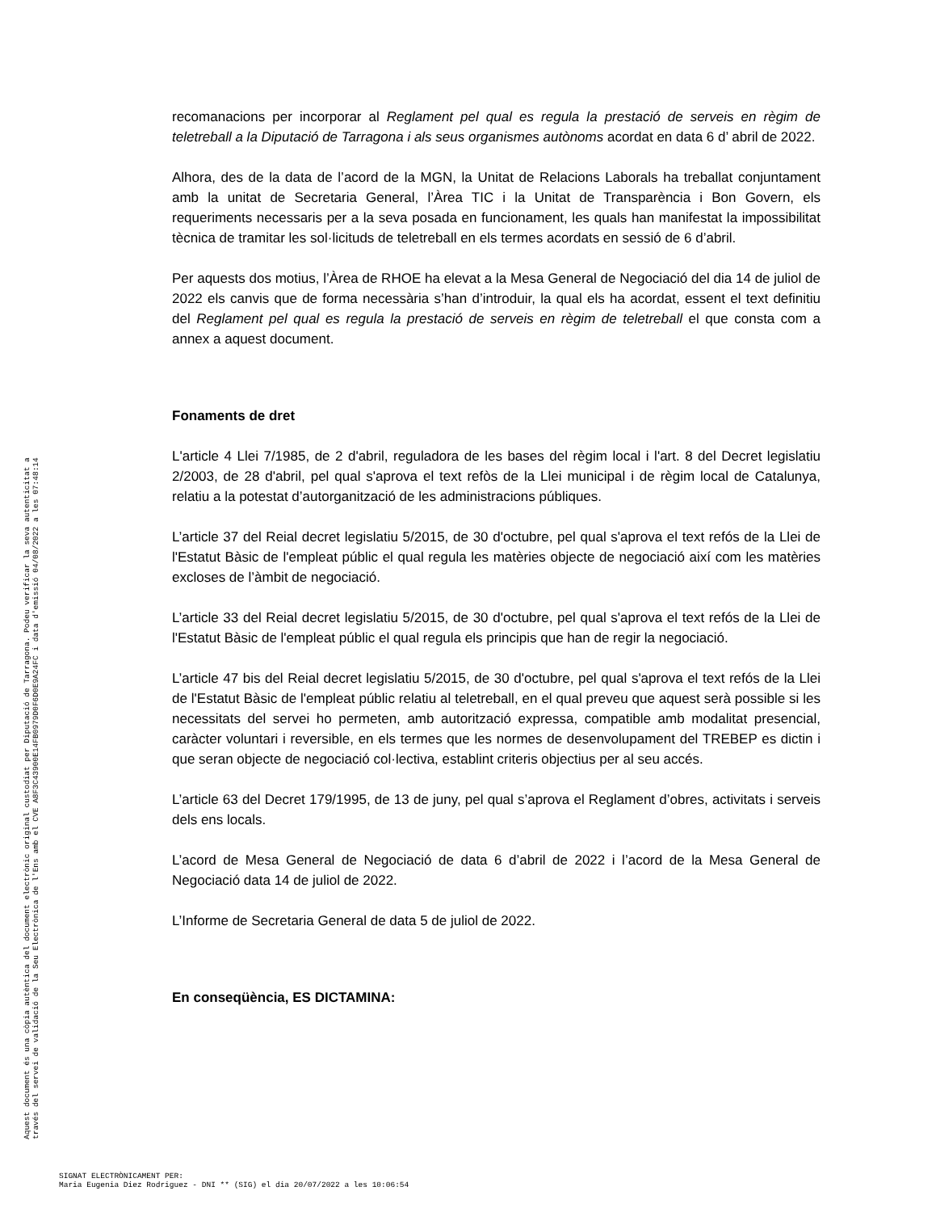recomanacions per incorporar al Reglament pel qual es regula la prestació de serveis en règim de teletreball a la Diputació de Tarragona i als seus organismes autònoms acordat en data 6 d’ abril de 2022.
Alhora, des de la data de l’acord de la MGN, la Unitat de Relacions Laborals ha treballat conjuntament amb la unitat de Secretaria General, l’Àrea TIC i la Unitat de Transparència i Bon Govern, els requeriments necessaris per a la seva posada en funcionament, les quals han manifestat la impossibilitat tècnica de tramitar les sol·licituds de teletreball en els termes acordats en sessió de 6 d’abril.
Per aquests dos motius, l’Àrea de RHOE ha elevat a la Mesa General de Negociació del dia 14 de juliol de 2022 els canvis que de forma necessària s’han d’introduir, la qual els ha acordat, essent el text definitiu del Reglament pel qual es regula la prestació de serveis en règim de teletreball el que consta com a annex a aquest document.
Fonaments de dret
L'article 4 Llei 7/1985, de 2 d'abril, reguladora de les bases del règim local i l'art. 8 del Decret legislatiu 2/2003, de 28 d'abril, pel qual s'aprova el text refòs de la Llei municipal i de règim local de Catalunya, relatiu a la potestat d’autorganització de les administracions públiques.
L’article 37 del Reial decret legislatiu 5/2015, de 30 d'octubre, pel qual s'aprova el text refós de la Llei de l'Estatut Bàsic de l'empleat públic el qual regula les matèries objecte de negociació així com les matèries excloses de l’àmbit de negociació.
L’article 33 del Reial decret legislatiu 5/2015, de 30 d'octubre, pel qual s'aprova el text refós de la Llei de l'Estatut Bàsic de l'empleat públic el qual regula els principis que han de regir la negociació.
L’article 47 bis del Reial decret legislatiu 5/2015, de 30 d'octubre, pel qual s'aprova el text refós de la Llei de l'Estatut Bàsic de l'empleat públic relatiu al teletreball, en el qual preveu que aquest serà possible si les necessitats del servei ho permeten, amb autorització expressa, compatible amb modalitat presencial, caràcter voluntari i reversible, en els termes que les normes de desenvolupament del TREBEP es dictin i que seran objecte de negociació col·lectiva, establint criteris objectius per al seu accés.
L’article 63 del Decret 179/1995, de 13 de juny, pel qual s’aprova el Reglament d’obres, activitats i serveis dels ens locals.
L’acord de Mesa General de Negociació de data 6 d’abril de 2022 i l’acord de la Mesa General de Negociació data 14 de juliol de 2022.
L’Informe de Secretaria General de data 5 de juliol de 2022.
En conseqüència, ES DICTAMINA:
Aquest document és una còpia autèntica del document electrònic original custodiat per Diputació de Tarragona. Podeu verificar la seva autenticitat a
través del servei de validació de la Seu Electrònica de l'Ens amb el CVE A8F3C43900E14FB0979D0F6D0E9A24FC i data d'emissió 04/08/2022 a les 07:48:14
SIGNAT ELECTRÒNICAMENT PER:
Maria Eugenia Diez Rodriguez - DNI ** (SIG) el dia 20/07/2022 a les 10:06:54